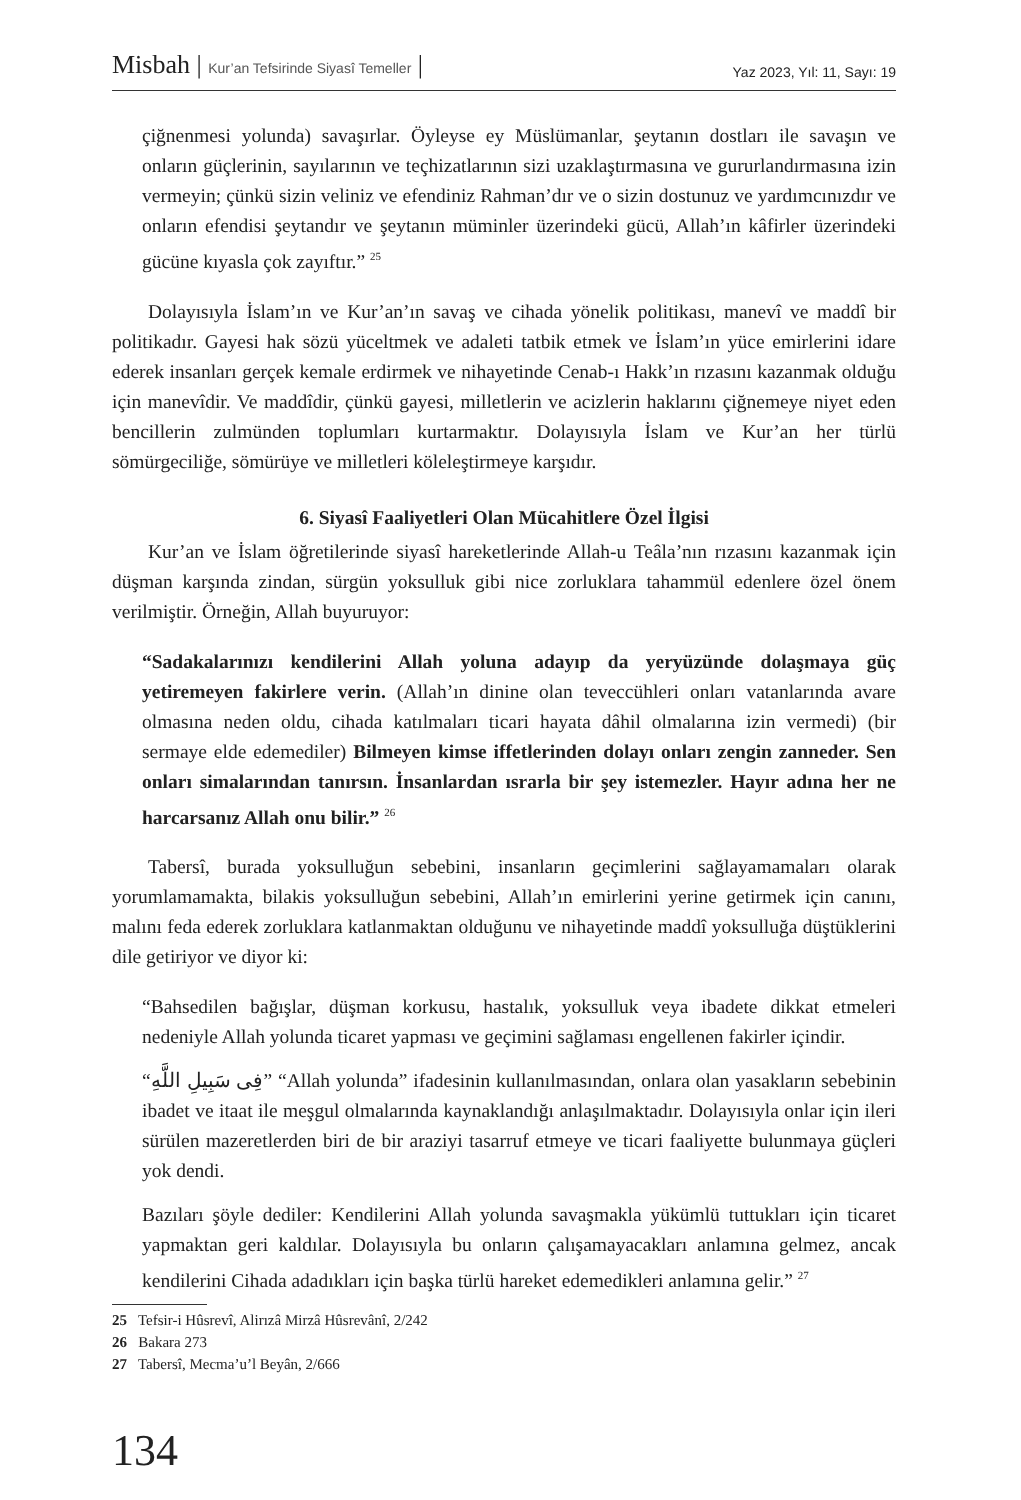Misbah | Kur’an Tefsirinde Siyasî Temeller |
Yaz 2023, Yıl: 11, Sayı: 19
çiğnenmesi yolunda) savaşırlar. Öyleyse ey Müslümanlar, şeytanın dostları ile savaşın ve onların güçlerinin, sayılarının ve teçhizatlarının sizi uzaklaştırmasına ve gururlandırmasına izin vermeyin; çünkü sizin veliniz ve efendiniz Rahman’dır ve o sizin dostunuz ve yardımcınızdır ve onların efendisi şeytandır ve şeytanın müminler üzerindeki gücü, Allah’ın kâfirler üzerindeki gücüne kıyasla çok zayıftır.” <sup>25</sup>
Dolayısıyla İslam’ın ve Kur’an’ın savaş ve cihada yönelik politikası, manevî ve maddî bir politikadır. Gayesi hak sözü yüceltmek ve adaleti tatbik etmek ve İslam’ın yüce emirlerini idare ederek insanları gerçek kemale erdirmek ve nihayetinde Cenab-ı Hakk’ın rızasını kazanmak olduğu için manevîdir. Ve maddîdir, çünkü gayesi, milletlerin ve acizlerin haklarını çiğnemeye niyet eden bencillerin zulmünden toplumları kurtarmaktır. Dolayısıyla İslam ve Kur’an her türlü sömürgeciliğe, sömürüye ve milletleri köleleştirmeye karşıdır.
6. Siyasî Faaliyetleri Olan Mücahitlere Özel İlgisi
Kur’an ve İslam öğretilerinde siyasî hareketlerinde Allah-u Teâla’nın rızasını kazanmak için düşman karşında zindan, sürgün yoksulluk gibi nice zorluklara tahammül edenlere özel önem verilmiştir. Örneğin, Allah buyuruyor:
“Sadakalarınızı kendilerini Allah yoluna adayıp da yeryüzünde dolaşmaya güç yetiremeyen fakirlere verin. (Allah’ın dinine olan teveccühleri onları vatanlarında avare olmasına neden oldu, cihada katılmaları ticari hayata dâhil olmalarına izin vermedi) (bir sermaye elde edemediler) Bilmeyen kimse iffetlerinden dolayı onları zengin zanneder. Sen onları simalarından tanırsın. İnsanlardan ısrarla bir şey istemezler. Hayır adına her ne harcarsanız Allah onu bilir.” <sup>26</sup>
Tabersî, burada yoksulluğun sebebini, insanların geçimlerini sağlayamamaları olarak yorumlamamakta, bilakis yoksulluğun sebebini, Allah’ın emirlerini yerine getirmek için canını, malını feda ederek zorluklara katlanmaktan olduğunu ve nihayetinde maddî yoksulluğa düştüklerini dile getiriyor ve diyor ki:
“Bahsedilen bağışlar, düşman korkusu, hastalık, yoksulluk veya ibadete dikkat etmeleri nedeniyle Allah yolunda ticaret yapması ve geçimini sağlaması engellenen fakirler içindir.
“فِى سَبِيلِ اللَّهِ” “Allah yolunda” ifadesinin kullanılmasından, onlara olan yasakların sebebinin ibadet ve itaat ile meşgul olmalarında kaynaklandığı anlaşılmaktadır. Dolayısıyla onlar için ileri sürülen mazeretlerden biri de bir araziyi tasarruf etmeye ve ticari faaliyette bulunmaya güçleri yok dendi.
Bazıları şöyle dediler: Kendilerini Allah yolunda savaşmakla yükümlü tuttukları için ticaret yapmaktan geri kaldılar. Dolayısıyla bu onların çalışamayacakları anlamına gelmez, ancak kendilerini Cihada adadıkları için başka türlü hareket edemedikleri anlamına gelir.” <sup>27</sup>
25 Tefsir-i Hûsrevî, Alirızâ Mirzâ Hûsrevânî, 2/242
26 Bakara 273
27 Tabersî, Mecma’u’l Beyân, 2/666
134